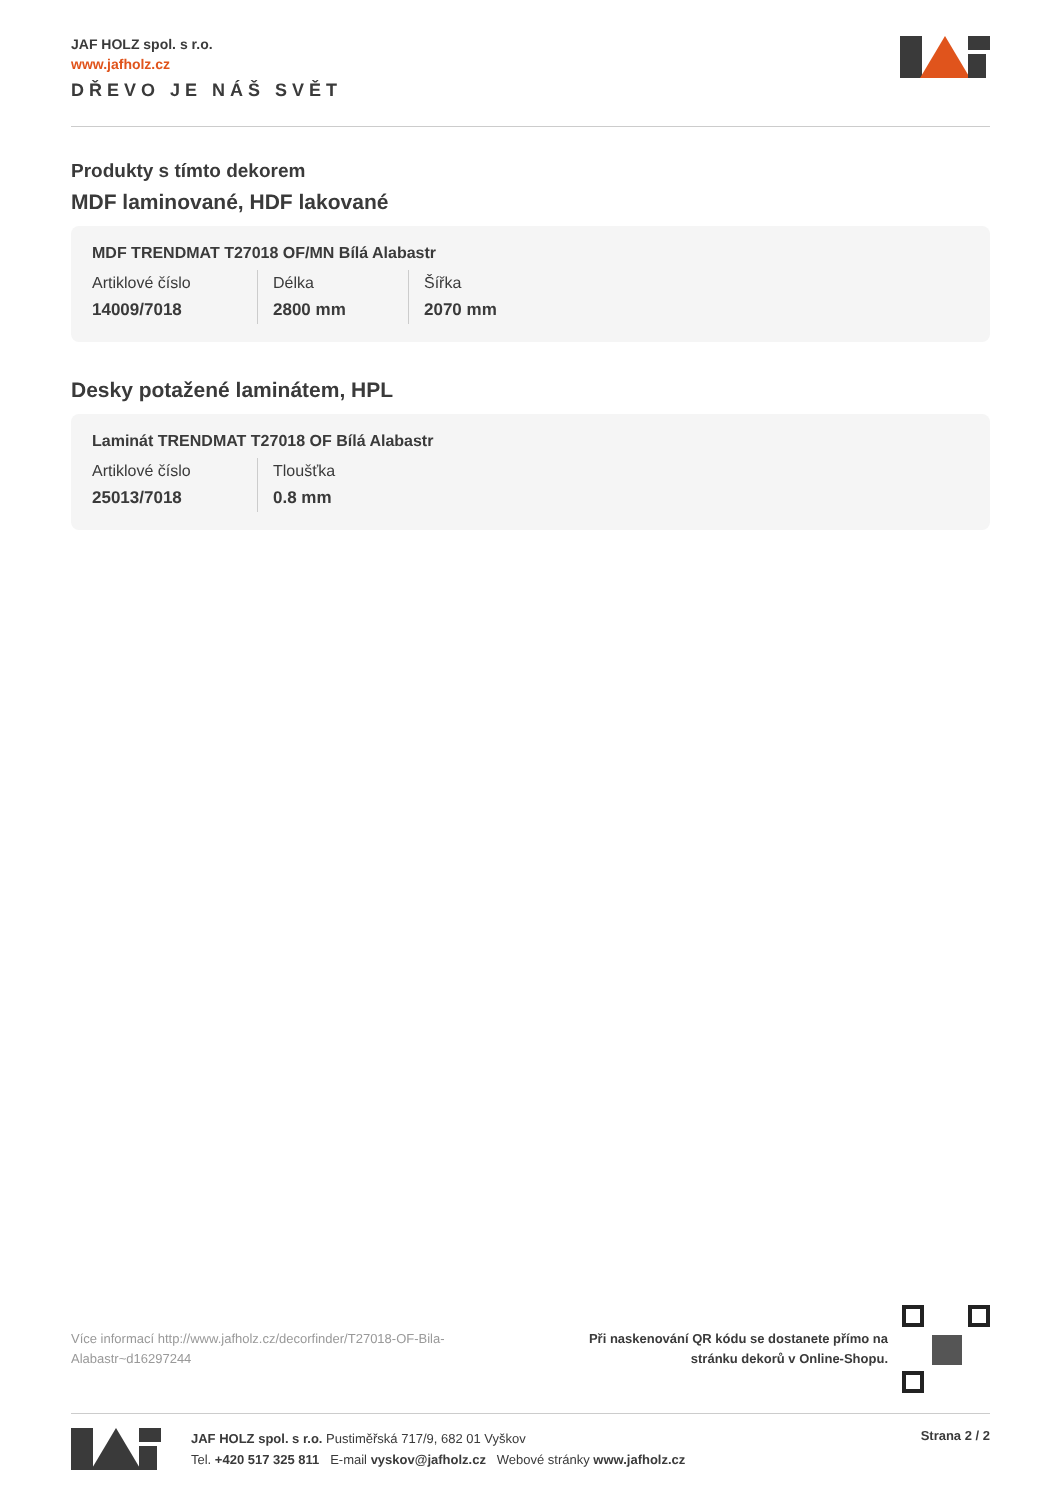JAF HOLZ spol. s r.o.
www.jafholz.cz
DŘEVO JE NÁŠ SVĚT
Produkty s tímto dekorem
MDF laminované, HDF lakované
MDF TRENDMAT T27018 OF/MN Bílá Alabastr
| Artiklové číslo | Délka | Šířka |
| 14009/7018 | 2800 mm | 2070 mm |
Desky potažené laminátem, HPL
Laminát TRENDMAT T27018 OF Bílá Alabastr
| Artiklové číslo | Tloušťka |
| 25013/7018 | 0.8 mm |
Více informací http://www.jafholz.cz/decorfinder/T27018-OF-Bila-Alabastr~d16297244
Při naskenování QR kódu se dostanete přímo na
stránku dekorů v Online-Shopu.
JAF HOLZ spol. s r.o. Pustiměřská 717/9, 682 01 Vyškov
Tel. +420 517 325 811 E-mail vyskov@jafholz.cz Webové stránky www.jafholz.cz
Strana 2 / 2